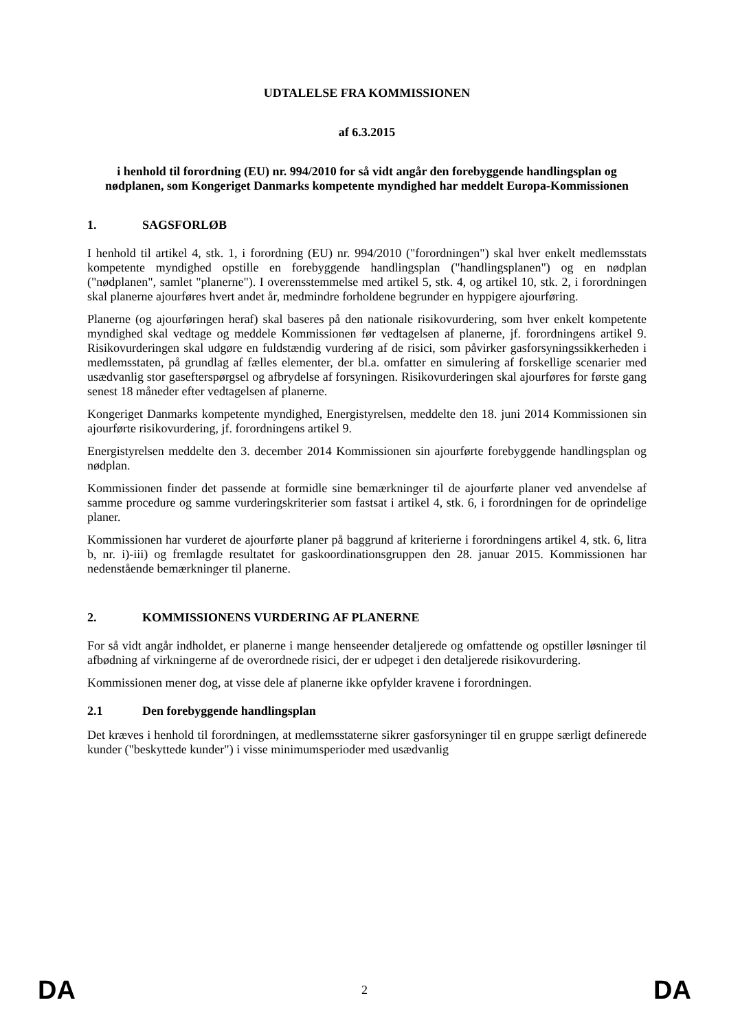UDTALELSE FRA KOMMISSIONEN
af 6.3.2015
i henhold til forordning (EU) nr. 994/2010 for så vidt angår den forebyggende handlingsplan og nødplanen, som Kongeriget Danmarks kompetente myndighed har meddelt Europa-Kommissionen
1. SAGSFORLØB
I henhold til artikel 4, stk. 1, i forordning (EU) nr. 994/2010 ("forordningen") skal hver enkelt medlemsstats kompetente myndighed opstille en forebyggende handlingsplan ("handlingsplanen") og en nødplan ("nødplanen", samlet "planerne"). I overensstemmelse med artikel 5, stk. 4, og artikel 10, stk. 2, i forordningen skal planerne ajourføres hvert andet år, medmindre forholdene begrunder en hyppigere ajourføring.
Planerne (og ajourføringen heraf) skal baseres på den nationale risikovurdering, som hver enkelt kompetente myndighed skal vedtage og meddele Kommissionen før vedtagelsen af planerne, jf. forordningens artikel 9. Risikovurderingen skal udgøre en fuldstændig vurdering af de risici, som påvirker gasforsyningssikkerheden i medlemsstaten, på grundlag af fælles elementer, der bl.a. omfatter en simulering af forskellige scenarier med usædvanlig stor gasefterspørgsel og afbrydelse af forsyningen. Risikovurderingen skal ajourføres for første gang senest 18 måneder efter vedtagelsen af planerne.
Kongeriget Danmarks kompetente myndighed, Energistyrelsen, meddelte den 18. juni 2014 Kommissionen sin ajourførte risikovurdering, jf. forordningens artikel 9.
Energistyrelsen meddelte den 3. december 2014 Kommissionen sin ajourførte forebyggende handlingsplan og nødplan.
Kommissionen finder det passende at formidle sine bemærkninger til de ajourførte planer ved anvendelse af samme procedure og samme vurderingskriterier som fastsat i artikel 4, stk. 6, i forordningen for de oprindelige planer.
Kommissionen har vurderet de ajourførte planer på baggrund af kriterierne i forordningens artikel 4, stk. 6, litra b, nr. i)-iii) og fremlagde resultatet for gaskoordinationsgruppen den 28. januar 2015. Kommissionen har nedenstående bemærkninger til planerne.
2. KOMMISSIONENS VURDERING AF PLANERNE
For så vidt angår indholdet, er planerne i mange henseender detaljerede og omfattende og opstiller løsninger til afbødning af virkningerne af de overordnede risici, der er udpeget i den detaljerede risikovurdering.
Kommissionen mener dog, at visse dele af planerne ikke opfylder kravene i forordningen.
2.1 Den forebyggende handlingsplan
Det kræves i henhold til forordningen, at medlemsstaterne sikrer gasforsyninger til en gruppe særligt definerede kunder ("beskyttede kunder") i visse minimumsperioder med usædvanlig
DA 2 DA